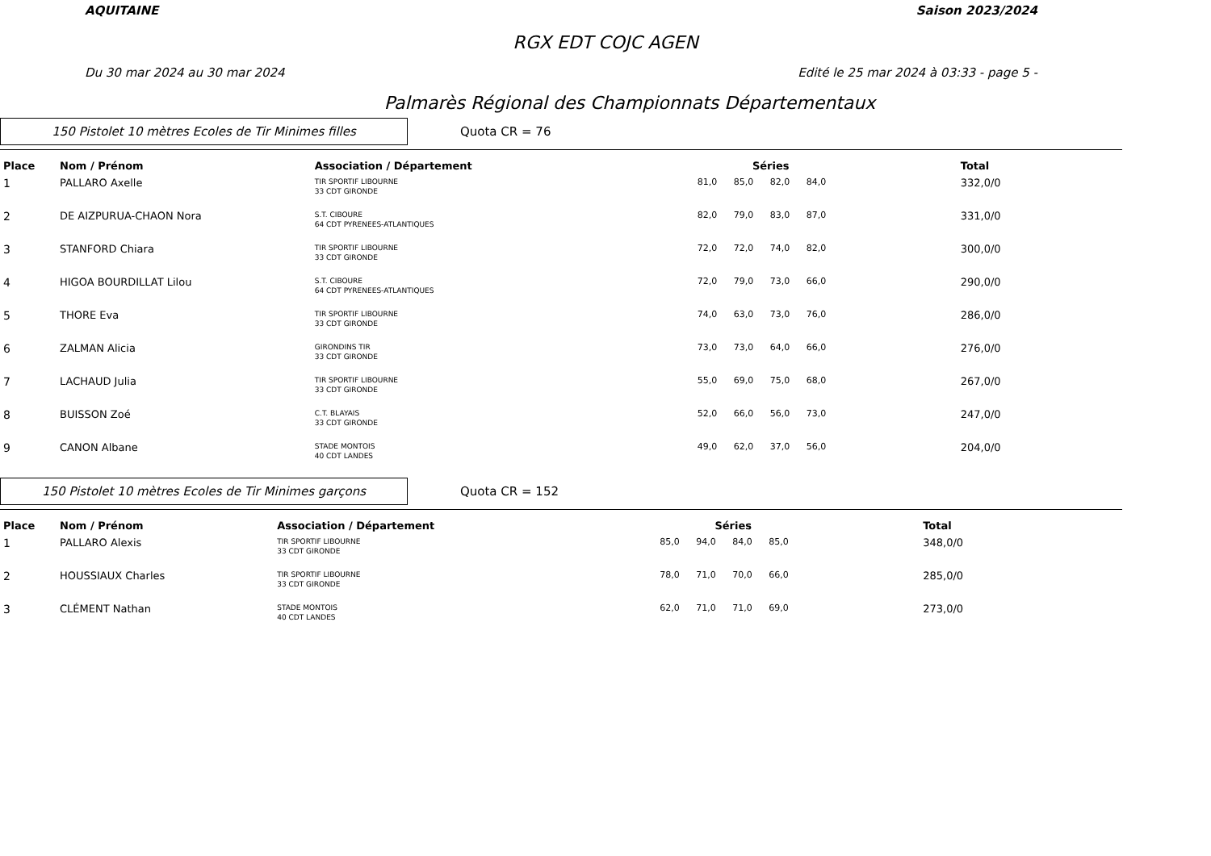AQUITAINE Saison 2023/2024
RGX EDT COJC AGEN
Du 30 mar 2024 au 30 mar 2024 Edité le 25 mar 2024 à 03:33 - page 5 -
Palmarès Régional des Championnats Départementaux
150 Pistolet 10 mètres Ecoles de Tir Minimes filles
Quota CR = 76
| Place | Nom / Prénom | Association / Département | Séries | | | | Total |
| --- | --- | --- | --- | --- | --- | --- | --- |
| 1 | PALLARO Axelle | TIR SPORTIF LIBOURNE 33 CDT GIRONDE | 81,0 | 85,0 | 82,0 | 84,0 | 332,0/0 |
| 2 | DE AIZPURUA-CHAON Nora | S.T. CIBOURE 64 CDT PYRENEES-ATLANTIQUES | 82,0 | 79,0 | 83,0 | 87,0 | 331,0/0 |
| 3 | STANFORD Chiara | TIR SPORTIF LIBOURNE 33 CDT GIRONDE | 72,0 | 72,0 | 74,0 | 82,0 | 300,0/0 |
| 4 | HIGOA BOURDILLAT Lilou | S.T. CIBOURE 64 CDT PYRENEES-ATLANTIQUES | 72,0 | 79,0 | 73,0 | 66,0 | 290,0/0 |
| 5 | THORE Eva | TIR SPORTIF LIBOURNE 33 CDT GIRONDE | 74,0 | 63,0 | 73,0 | 76,0 | 286,0/0 |
| 6 | ZALMAN Alicia | GIRONDINS TIR 33 CDT GIRONDE | 73,0 | 73,0 | 64,0 | 66,0 | 276,0/0 |
| 7 | LACHAUD Julia | TIR SPORTIF LIBOURNE 33 CDT GIRONDE | 55,0 | 69,0 | 75,0 | 68,0 | 267,0/0 |
| 8 | BUISSON Zoé | C.T. BLAYAIS 33 CDT GIRONDE | 52,0 | 66,0 | 56,0 | 73,0 | 247,0/0 |
| 9 | CANON Albane | STADE MONTOIS 40 CDT LANDES | 49,0 | 62,0 | 37,0 | 56,0 | 204,0/0 |
150 Pistolet 10 mètres Ecoles de Tir Minimes garçons
Quota CR = 152
| Place | Nom / Prénom | Association / Département | Séries | | | | Total |
| --- | --- | --- | --- | --- | --- | --- | --- |
| 1 | PALLARO Alexis | TIR SPORTIF LIBOURNE 33 CDT GIRONDE | 85,0 | 94,0 | 84,0 | 85,0 | 348,0/0 |
| 2 | HOUSSIAUX Charles | TIR SPORTIF LIBOURNE 33 CDT GIRONDE | 78,0 | 71,0 | 70,0 | 66,0 | 285,0/0 |
| 3 | CLÉMENT Nathan | STADE MONTOIS 40 CDT LANDES | 62,0 | 71,0 | 71,0 | 69,0 | 273,0/0 |